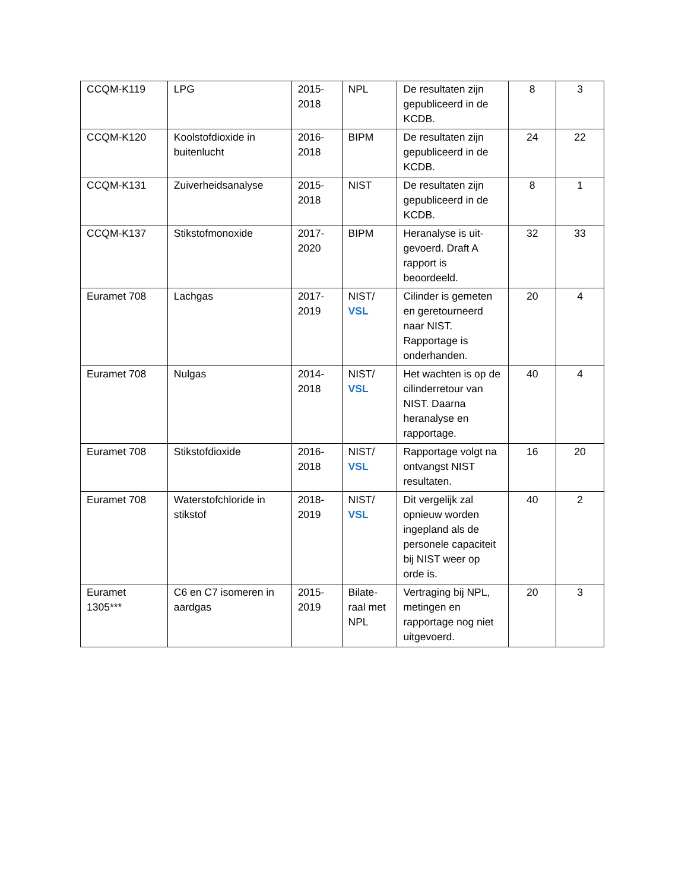| CCQM-K119 | LPG | 2015- 2018 | NPL | De resultaten zijn gepubliceerd in de KCDB. | 8 | 3 |
| CCQM-K120 | Koolstofdioxide in buitenlucht | 2016- 2018 | BIPM | De resultaten zijn gepubliceerd in de KCDB. | 24 | 22 |
| CCQM-K131 | Zuiverheidsanalyse | 2015- 2018 | NIST | De resultaten zijn gepubliceerd in de KCDB. | 8 | 1 |
| CCQM-K137 | Stikstofmonoxide | 2017- 2020 | BIPM | Heranalyse is uit-gevoerd. Draft A rapport is beoordeeld. | 32 | 33 |
| Euramet 708 | Lachgas | 2017- 2019 | NIST/ VSL | Cilinder is gemeten en geretourneerd naar NIST. Rapportage is onderhanden. | 20 | 4 |
| Euramet 708 | Nulgas | 2014- 2018 | NIST/ VSL | Het wachten is op de cilinderretour van NIST. Daarna heranalyse en rapportage. | 40 | 4 |
| Euramet 708 | Stikstofdioxide | 2016- 2018 | NIST/ VSL | Rapportage volgt na ontvangst NIST resultaten. | 16 | 20 |
| Euramet 708 | Waterstofchloride in stikstof | 2018- 2019 | NIST/ VSL | Dit vergelijk zal opnieuw worden ingepland als de personele capaciteit bij NIST weer op orde is. | 40 | 2 |
| Euramet 1305*** | C6 en C7 isomeren in aardgas | 2015- 2019 | Bilate-raal met NPL | Vertraging bij NPL, metingen en rapportage nog niet uitgevoerd. | 20 | 3 |